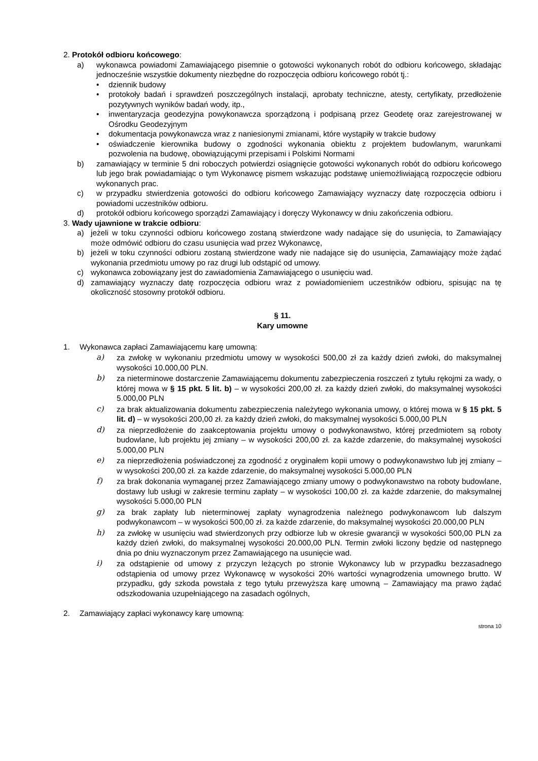2. Protokół odbioru końcowego:
a) wykonawca powiadomi Zamawiającego pisemnie o gotowości wykonanych robót do odbioru końcowego, składając jednocześnie wszystkie dokumenty niezbędne do rozpoczęcia odbioru końcowego robót tj.:
• dziennik budowy
• protokoły badań i sprawdzeń poszczególnych instalacji, aprobaty techniczne, atesty, certyfikaty, przedłożenie pozytywnych wyników badań wody, itp.,
• inwentaryzacja geodezyjna powykonawcza sporządzoną i podpisaną przez Geodetę oraz zarejestrowanej w Ośrodku Geodezyjnym
• dokumentacja powykonawcza wraz z naniesionymi zmianami, które wystąpiły w trakcie budowy
• oświadczenie kierownika budowy o zgodności wykonania obiektu z projektem budowlanym, warunkami pozwolenia na budowę, obowiązującymi przepisami i Polskimi Normami
b) zamawiający w terminie 5 dni roboczych potwierdzi osiągnięcie gotowości wykonanych robót do odbioru końcowego lub jego brak powiadamiając o tym Wykonawcę pismem wskazując podstawę uniemożliwiającą rozpoczęcie odbioru wykonanych prac.
c) w przypadku stwierdzenia gotowości do odbioru końcowego Zamawiający wyznaczy datę rozpoczęcia odbioru i powiadomi uczestników odbioru.
d) protokół odbioru końcowego sporządzi Zamawiający i doręczy Wykonawcy w dniu zakończenia odbioru.
3. Wady ujawnione w trakcie odbioru:
a) jeżeli w toku czynności odbioru końcowego zostaną stwierdzone wady nadające się do usunięcia, to Zamawiający może odmówić odbioru do czasu usunięcia wad przez Wykonawcę,
b) jeżeli w toku czynności odbioru zostaną stwierdzone wady nie nadające się do usunięcia, Zamawiający może żądać wykonania przedmiotu umowy po raz drugi lub odstąpić od umowy.
c) wykonawca zobowiązany jest do zawiadomienia Zamawiającego o usunięciu wad.
d) zamawiający wyznaczy datę rozpoczęcia odbioru wraz z powiadomieniem uczestników odbioru, spisując na tę okoliczność stosowny protokół odbioru.
§ 11.
Kary umowne
1. Wykonawca zapłaci Zamawiającemu karę umowną:
a) za zwłokę w wykonaniu przedmiotu umowy w wysokości 500,00 zł za każdy dzień zwłoki, do maksymalnej wysokości 10.000,00 PLN.
b) za nieterminowe dostarczenie Zamawiającemu dokumentu zabezpieczenia roszczeń z tytułu rękojmi za wady, o której mowa w § 15 pkt. 5 lit. b) – w wysokości 200,00 zł. za każdy dzień zwłoki, do maksymalnej wysokości 5.000,00 PLN
c) za brak aktualizowania dokumentu zabezpieczenia należytego wykonania umowy, o której mowa w § 15 pkt. 5 lit. d) – w wysokości 200,00 zł. za każdy dzień zwłoki, do maksymalnej wysokości 5.000,00 PLN
d) za nieprzedłożenie do zaakceptowania projektu umowy o podwykonawstwo, której przedmiotem są roboty budowlane, lub projektu jej zmiany – w wysokości 200,00 zł. za każde zdarzenie, do maksymalnej wysokości 5.000,00 PLN
e) za nieprzedłożenia poświadczonej za zgodność z oryginałem kopii umowy o podwykonawstwo lub jej zmiany – w wysokości 200,00 zł. za każde zdarzenie, do maksymalnej wysokości 5.000,00 PLN
f) za brak dokonania wymaganej przez Zamawiającego zmiany umowy o podwykonawstwo na roboty budowlane, dostawy lub usługi w zakresie terminu zapłaty – w wysokości 100,00 zł. za każde zdarzenie, do maksymalnej wysokości 5.000,00 PLN
g) za brak zapłaty lub nieterminowej zapłaty wynagrodzenia należnego podwykonawcom lub dalszym podwykonawcom – w wysokości 500,00 zł. za każde zdarzenie, do maksymalnej wysokości 20.000,00 PLN
h) za zwłokę w usunięciu wad stwierdzonych przy odbiorze lub w okresie gwarancji w wysokości 500,00 PLN za każdy dzień zwłoki, do maksymalnej wysokości 20.000,00 PLN. Termin zwłoki liczony będzie od następnego dnia po dniu wyznaczonym przez Zamawiającego na usunięcie wad.
i) za odstąpienie od umowy z przyczyn leżących po stronie Wykonawcy lub w przypadku bezzasadnego odstąpienia od umowy przez Wykonawcę w wysokości 20% wartości wynagrodzenia umownego brutto. W przypadku, gdy szkoda powstała z tego tytułu przewyższa karę umowną – Zamawiający ma prawo żądać odszkodowania uzupełniającego na zasadach ogólnych,
2. Zamawiający zapłaci wykonawcy karę umowną:
strona 10